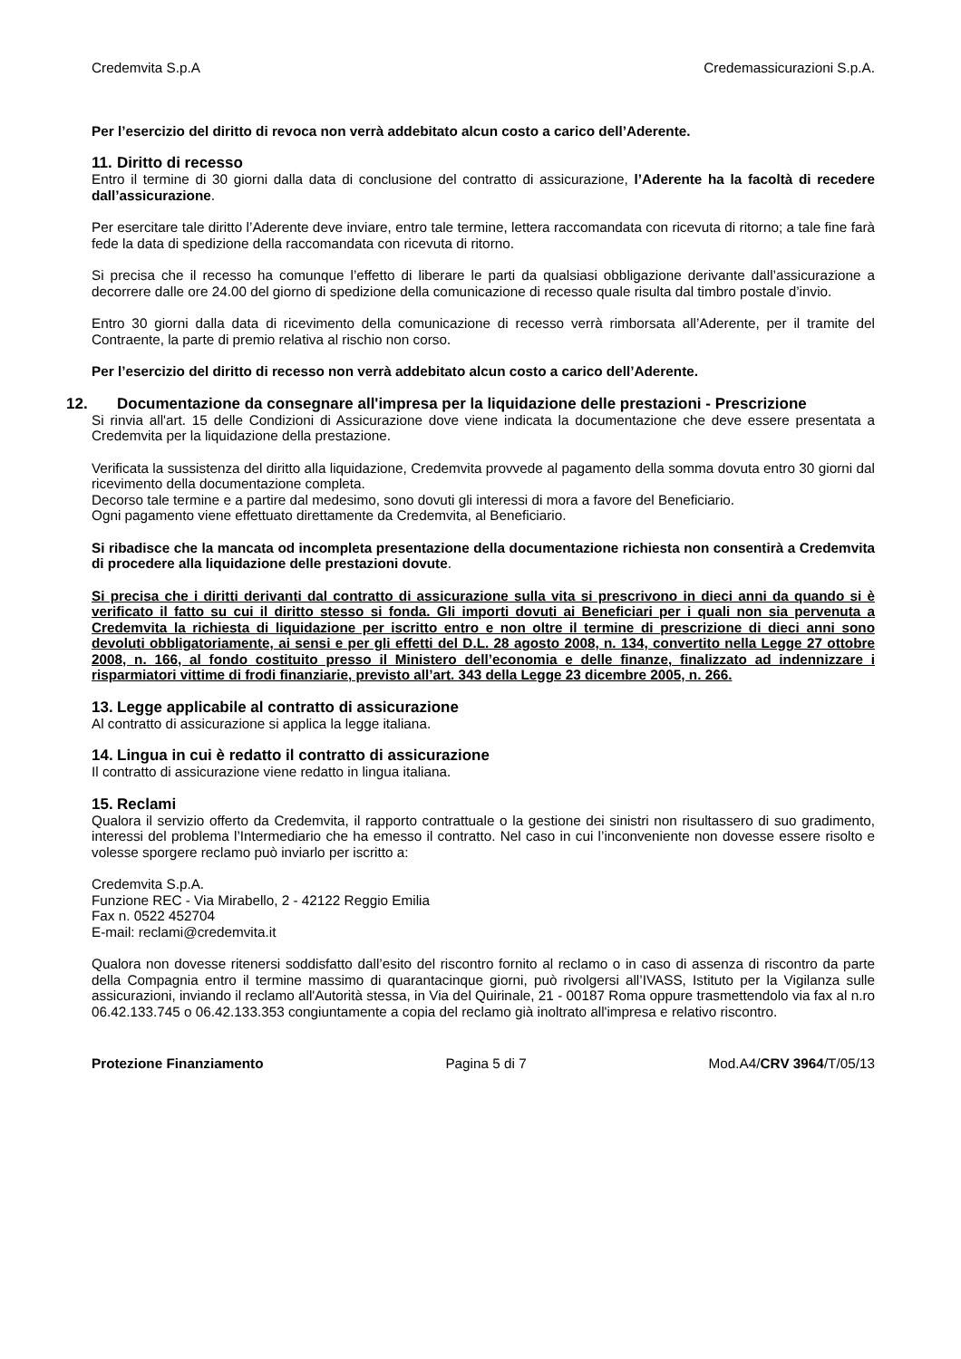Credemvita S.p.A Credemassicurazioni S.p.A.
Per l’esercizio del diritto di revoca non verrà addebitato alcun costo a carico dell’Aderente.
11. Diritto di recesso
Entro il termine di 30 giorni dalla data di conclusione del contratto di assicurazione, l’Aderente ha la facoltà di recedere dall’assicurazione.
Per esercitare tale diritto l’Aderente deve inviare, entro tale termine, lettera raccomandata con ricevuta di ritorno; a tale fine farà fede la data di spedizione della raccomandata con ricevuta di ritorno.
Si precisa che il recesso ha comunque l’effetto di liberare le parti da qualsiasi obbligazione derivante dall’assicurazione a decorrere dalle ore 24.00 del giorno di spedizione della comunicazione di recesso quale risulta dal timbro postale d’invio.
Entro 30 giorni dalla data di ricevimento della comunicazione di recesso verrà rimborsata all’Aderente, per il tramite del Contraente, la parte di premio relativa al rischio non corso.
Per l’esercizio del diritto di recesso non verrà addebitato alcun costo a carico dell’Aderente.
12. Documentazione da consegnare all'impresa per la liquidazione delle prestazioni - Prescrizione
Si rinvia all'art. 15 delle Condizioni di Assicurazione dove viene indicata la documentazione che deve essere presentata a Credemvita per la liquidazione della prestazione.
Verificata la sussistenza del diritto alla liquidazione, Credemvita provvede al pagamento della somma dovuta entro 30 giorni dal ricevimento della documentazione completa.
Decorso tale termine e a partire dal medesimo, sono dovuti gli interessi di mora a favore del Beneficiario.
Ogni pagamento viene effettuato direttamente da Credemvita, al Beneficiario.
Si ribadisce che la mancata od incompleta presentazione della documentazione richiesta non consentirà a Credemvita di procedere alla liquidazione delle prestazioni dovute.
Si precisa che i diritti derivanti dal contratto di assicurazione sulla vita si prescrivono in dieci anni da quando si è verificato il fatto su cui il diritto stesso si fonda. Gli importi dovuti ai Beneficiari per i quali non sia pervenuta a Credemvita la richiesta di liquidazione per iscritto entro e non oltre il termine di prescrizione di dieci anni sono devoluti obbligatoriamente, ai sensi e per gli effetti del D.L. 28 agosto 2008, n. 134, convertito nella Legge 27 ottobre 2008, n. 166, al fondo costituito presso il Ministero dell’economia e delle finanze, finalizzato ad indennizzare i risparmiatori vittime di frodi finanziarie, previsto all’art. 343 della Legge 23 dicembre 2005, n. 266.
13. Legge applicabile al contratto di assicurazione
Al contratto di assicurazione si applica la legge italiana.
14. Lingua in cui è redatto il contratto di assicurazione
Il contratto di assicurazione viene redatto in lingua italiana.
15. Reclami
Qualora il servizio offerto da Credemvita, il rapporto contrattuale o la gestione dei sinistri non risultassero di suo gradimento, interessi del problema l’Intermediario che ha emesso il contratto. Nel caso in cui l’inconveniente non dovesse essere risolto e volesse sporgere reclamo può inviarlo per iscritto a:
Credemvita S.p.A.
Funzione REC - Via Mirabello, 2 - 42122 Reggio Emilia
Fax n. 0522 452704
E-mail: reclami@credemvita.it
Qualora non dovesse ritenersi soddisfatto dall’esito del riscontro fornito al reclamo o in caso di assenza di riscontro da parte della Compagnia entro il termine massimo di quarantacinque giorni, può rivolgersi all’IVASS, Istituto per la Vigilanza sulle assicurazioni, inviando il reclamo all'Autorità stessa, in Via del Quirinale, 21 - 00187 Roma oppure trasmettendolo via fax al n.ro 06.42.133.745 o 06.42.133.353 congiuntamente a copia del reclamo già inoltrato all'impresa e relativo riscontro.
Protezione Finanziamento Pagina 5 di 7 Mod.A4/CRV 3964/T/05/13